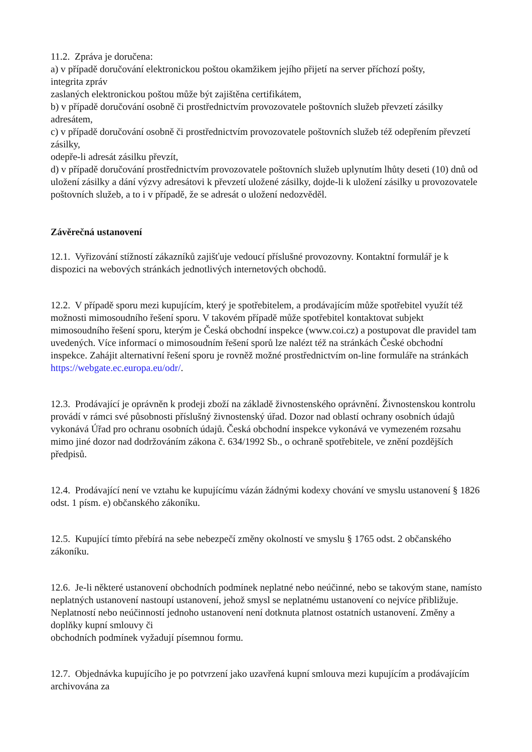11.2. Zpráva je doručena:
a) v případě doručování elektronickou poštou okamžikem jejího přijetí na server příchozí pošty,
integrita zpráv
zaslaných elektronickou poštou může být zajištěna certifikátem,
b) v případě doručování osobně či prostřednictvím provozovatele poštovních služeb převzetí zásilky adresátem,
c) v případě doručování osobně či prostřednictvím provozovatele poštovních služeb též odepřením převzetí zásilky,
odepře-li adresát zásilku převzít,
d) v případě doručování prostřednictvím provozovatele poštovních služeb uplynutím lhůty deseti (10) dnů od uložení zásilky a dání výzvy adresátovi k převzetí uložené zásilky, dojde-li k uložení zásilky u provozovatele poštovních služeb, a to i v případě, že se adresát o uložení nedozvěděl.
Závěrečná ustanovení
12.1. Vyřizování stížností zákazníků zajišťuje vedoucí příslušné provozovny. Kontaktní formulář je k dispozici na webových stránkách jednotlivých internetových obchodů.
12.2. V případě sporu mezi kupujícím, který je spotřebitelem, a prodávajícím může spotřebitel využít též možnosti mimosoudního řešení sporu. V takovém případě může spotřebitel kontaktovat subjekt mimosoudního řešení sporu, kterým je Česká obchodní inspekce (www.coi.cz) a postupovat dle pravidel tam uvedených. Více informací o mimosoudním řešení sporů lze nalézt též na stránkách České obchodní inspekce. Zahájit alternativní řešení sporu je rovněž možné prostřednictvím on-line formuláře na stránkách https://webgate.ec.europa.eu/odr/.
12.3. Prodávající je oprávněn k prodeji zboží na základě živnostenského oprávnění. Živnostenskou kontrolu provádí v rámci své působnosti příslušný živnostenský úřad. Dozor nad oblastí ochrany osobních údajů vykonává Úřad pro ochranu osobních údajů. Česká obchodní inspekce vykonává ve vymezeném rozsahu mimo jiné dozor nad dodržováním zákona č. 634/1992 Sb., o ochraně spotřebitele, ve znění pozdějších předpisů.
12.4. Prodávající není ve vztahu ke kupujícímu vázán žádnými kodexy chování ve smyslu ustanovení § 1826 odst. 1 písm. e) občanského zákoníku.
12.5. Kupující tímto přebírá na sebe nebezpečí změny okolností ve smyslu § 1765 odst. 2 občanského zákoníku.
12.6. Je-li některé ustanovení obchodních podmínek neplatné nebo neúčinné, nebo se takovým stane, namísto neplatných ustanovení nastoupí ustanovení, jehož smysl se neplatnému ustanovení co nejvíce přibližuje. Neplatností nebo neúčinností jednoho ustanovení není dotknuta platnost ostatních ustanovení. Změny a doplňky kupní smlouvy či
obchodních podmínek vyžadují písemnou formu.
12.7. Objednávka kupujícího je po potvrzení jako uzavřená kupní smlouva mezi kupujícím a prodávajícím archivována za